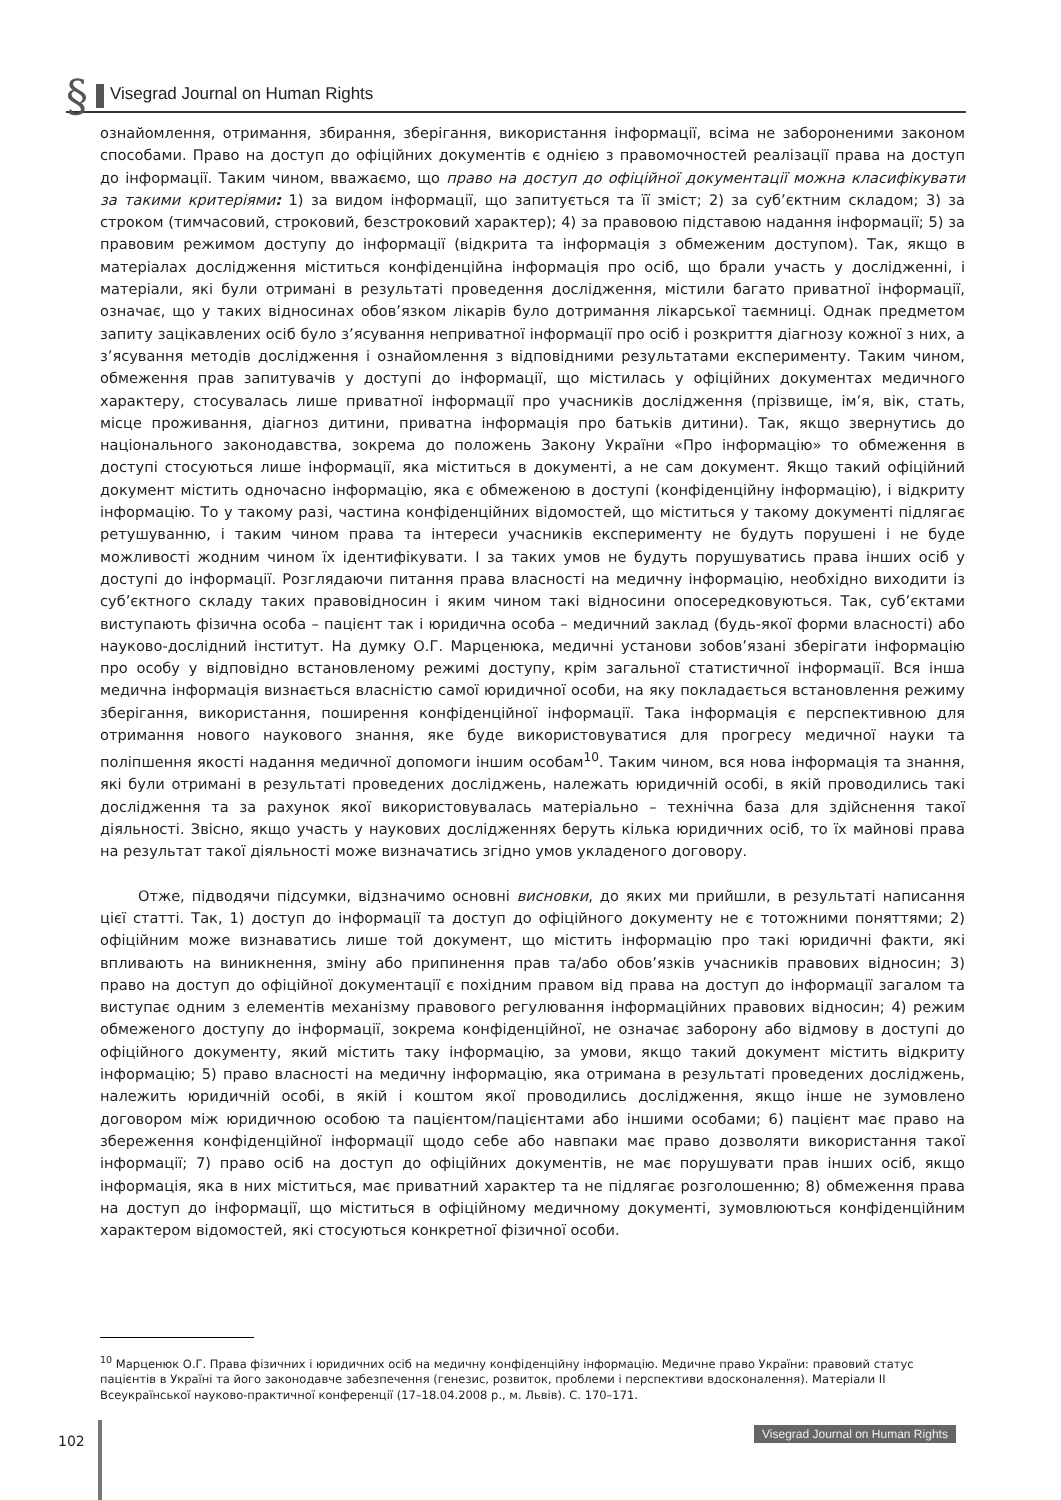§ Visegrad Journal on Human Rights
ознайомлення, отримання, збирання, зберігання, використання інформації, всіма не забороненими законом способами. Право на доступ до офіційних документів є однією з правомочностей реалізації права на доступ до інформації. Таким чином, вважаємо, що право на доступ до офіційної документації можна класифікувати за такими критеріями: 1) за видом інформації, що запитується та її зміст; 2) за суб’єктним складом; 3) за строком (тимчасовий, строковий, безстроковий характер); 4) за правовою підставою надання інформації; 5) за правовим режимом доступу до інформації (відкрита та інформація з обмеженим доступом). Так, якщо в матеріалах дослідження міститься конфіденційна інформація про осіб, що брали участь у дослідженні, і матеріали, які були отримані в результаті проведення дослідження, містили багато приватної інформації, означає, що у таких відносинах обов’язком лікарів було дотримання лікарської таємниці. Однак предметом запиту зацікавлених осіб було з’ясування неприватної інформації про осіб і розкриття діагнозу кожної з них, а з’ясування методів дослідження і ознайомлення з відповідними результатами експерименту. Таким чином, обмеження прав запитувачів у доступі до інформації, що містилась у офіційних документах медичного характеру, стосувалась лише приватної інформації про учасників дослідження (прізвище, ім’я, вік, стать, місце проживання, діагноз дитини, приватна інформація про батьків дитини). Так, якщо звернутись до національного законодавства, зокрема до положень Закону України «Про інформацію» то обмеження в доступі стосуються лише інформації, яка міститься в документі, а не сам документ. Якщо такий офіційний документ містить одночасно інформацію, яка є обмеженою в доступі (конфіденційну інформацію), і відкриту інформацію. То у такому разі, частина конфіденційних відомостей, що міститься у такому документі підлягає ретушуванню, і таким чином права та інтереси учасників експерименту не будуть порушені і не буде можливості жодним чином їх ідентифікувати. І за таких умов не будуть порушуватись права інших осіб у доступі до інформації. Розглядаючи питання права власності на медичну інформацію, необхідно виходити із суб’єктного складу таких правовідносин і яким чином такі відносини опосередковуються. Так, суб’єктами виступають фізична особа – пацієнт так і юридична особа – медичний заклад (будь-якої форми власності) або науково-дослідний інститут. На думку О.Г. Марценюка, медичні установи зобов’язані зберігати інформацію про особу у відповідно встановленому режимі доступу, крім загальної статистичної інформації. Вся інша медична інформація визнається власністю самої юридичної особи, на яку покладається встановлення режиму зберігання, використання, поширення конфіденційної інформації. Така інформація є перспективною для отримання нового наукового знання, яке буде використовуватися для прогресу медичної науки та поліпшення якості надання медичної допомоги іншим особам<sup>10</sup>. Таким чином, вся нова інформація та знання, які були отримані в результаті проведених досліджень, належать юридичній особі, в якій проводились такі дослідження та за рахунок якої використовувалась матеріально – технічна база для здійснення такої діяльності. Звісно, якщо участь у наукових дослідженнях беруть кілька юридичних осіб, то їх майнові права на результат такої діяльності може визначатись згідно умов укладеного договору.
Отже, підводячи підсумки, відзначимо основні висновки, до яких ми прийшли, в результаті написання цієї статті. Так, 1) доступ до інформації та доступ до офіційного документу не є тотожними поняттями; 2) офіційним може визнаватись лише той документ, що містить інформацію про такі юридичні факти, які впливають на виникнення, зміну або припинення прав та/або обов’язків учасників правових відносин; 3) право на доступ до офіційної документації є похідним правом від права на доступ до інформації загалом та виступає одним з елементів механізму правового регулювання інформаційних правових відносин; 4) режим обмеженого доступу до інформації, зокрема конфіденційної, не означає заборону або відмову в доступі до офіційного документу, який містить таку інформацію, за умови, якщо такий документ містить відкриту інформацію; 5) право власності на медичну інформацію, яка отримана в результаті проведених досліджень, належить юридичній особі, в якій і коштом якої проводились дослідження, якщо інше не зумовлено договором між юридичною особою та пацієнтом/пацієнтами або іншими особами; 6) пацієнт має право на збереження конфіденційної інформації щодо себе або навпаки має право дозволяти використання такої інформації; 7) право осіб на доступ до офіційних документів, не має порушувати прав інших осіб, якщо інформація, яка в них міститься, має приватний характер та не підлягає розголошенню; 8) обмеження права на доступ до інформації, що міститься в офіційному медичному документі, зумовлюються конфіденційним характером відомостей, які стосуються конкретної фізичної особи.
<sup>10</sup> Марценюк О.Г. Права фізичних і юридичних осіб на медичну конфіденційну інформацію. Медичне право України: правовий статус пацієнтів в Україні та його законодавче забезпечення (генезис, розвиток, проблеми і перспективи вдосконалення). Матеріали ІІ Всеукраїнської науково-практичної конференції (17–18.04.2008 р., м. Львів). С. 170–171.
102
Visegrad Journal on Human Rights